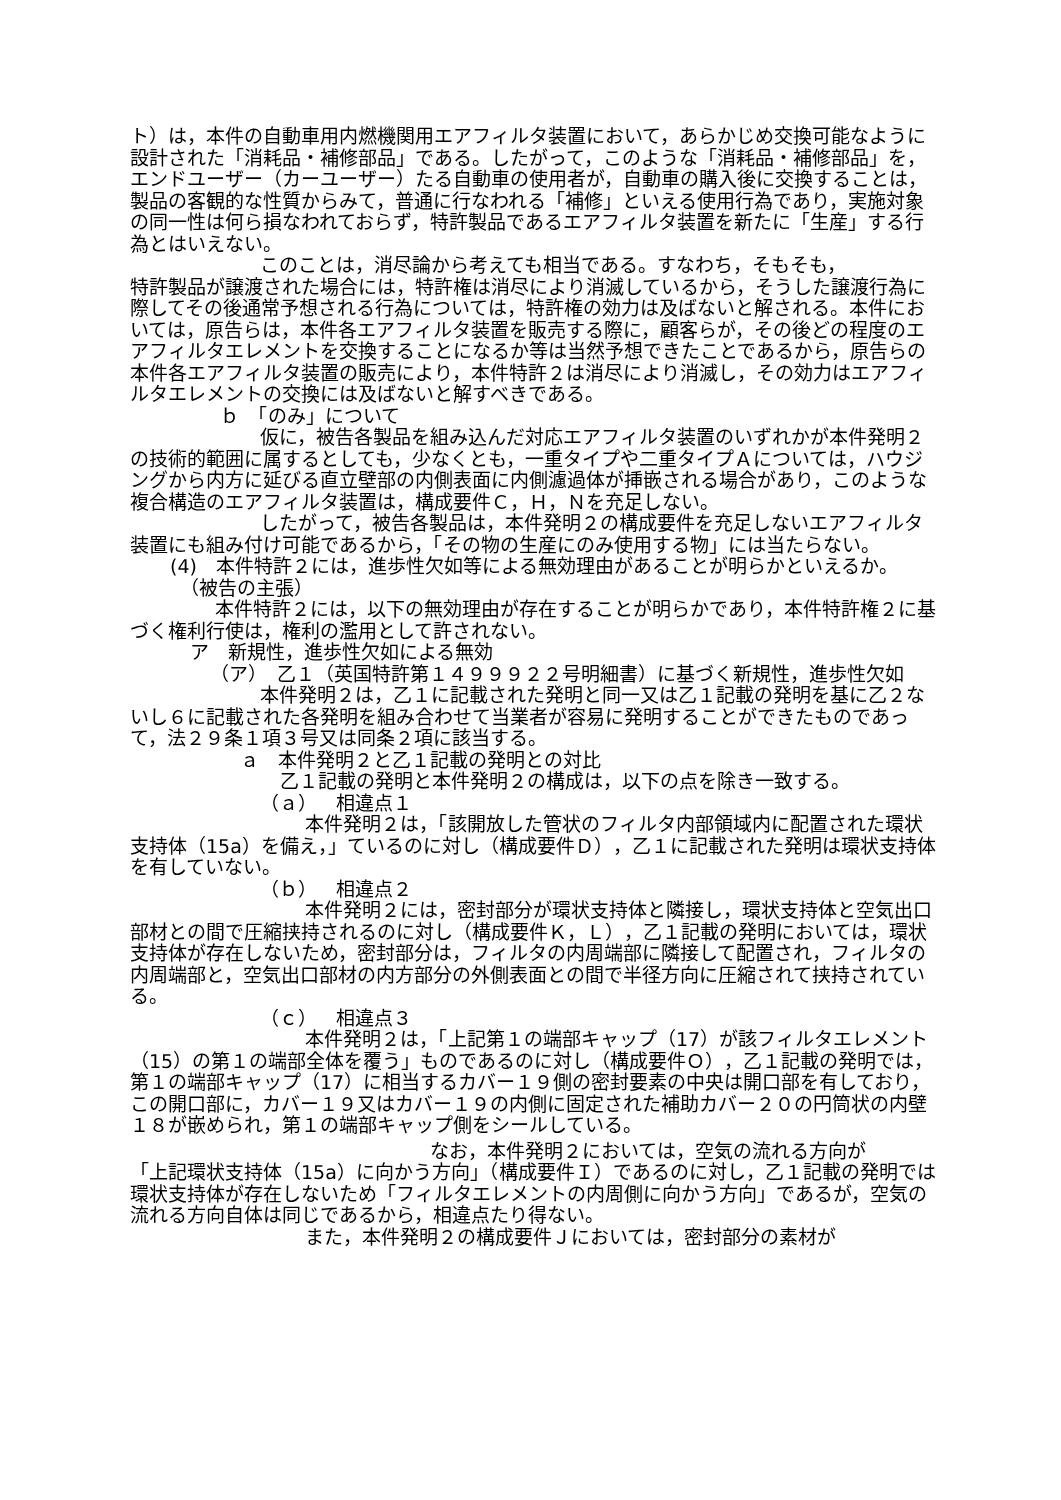ト）は，本件の自動車用内燃機関用エアフィルタ装置において，あらかじめ交換可能なように設計された「消耗品・補修部品」である。したがって，このような「消耗品・補修部品」を，エンドユーザー（カーユーザー）たる自動車の使用者が，自動車の購入後に交換することは，製品の客観的な性質からみて，普通に行なわれる「補修」といえる使用行為であり，実施対象の同一性は何ら損なわれておらず，特許製品であるエアフィルタ装置を新たに「生産」する行為とはいえない。
このことは，消尽論から考えても相当である。すなわち，そもそも，
特許製品が譲渡された場合には，特許権は消尽により消滅しているから，そうした譲渡行為に際してその後通常予想される行為については，特許権の効力は及ばないと解される。本件においては，原告らは，本件各エアフィルタ装置を販売する際に，顧客らが，その後どの程度のエアフィルタエレメントを交換することになるか等は当然予想できたことであるから，原告らの本件各エアフィルタ装置の販売により，本件特許２は消尽により消滅し，その効力はエアフィルタエレメントの交換には及ばないと解すべきである。
ｂ　「のみ」について
仮に，被告各製品を組み込んだ対応エアフィルタ装置のいずれかが本件発明２の技術的範囲に属するとしても，少なくとも，一重タイプや二重タイプＡについては，ハウジングから内方に延びる直立壁部の内側表面に内側濾過体が挿嵌される場合があり，このような複合構造のエアフィルタ装置は，構成要件Ｃ，Ｈ，Ｎを充足しない。
したがって，被告各製品は，本件発明２の構成要件を充足しないエアフィルタ装置にも組み付け可能であるから，「その物の生産にのみ使用する物」には当たらない。
(4)　本件特許２には，進歩性欠如等による無効理由があることが明らかといえるか。
（被告の主張）
本件特許２には，以下の無効理由が存在することが明らかであり，本件特許権２に基づく権利行使は，権利の濫用として許されない。
ア　新規性，進歩性欠如による無効
（ア）　乙１（英国特許第１４９９９２２号明細書）に基づく新規性，進歩性欠如
本件発明２は，乙１に記載された発明と同一又は乙１記載の発明を基に乙２ないし６に記載された各発明を組み合わせて当業者が容易に発明することができたものであって，法２９条１項３号又は同条２項に該当する。
ａ　本件発明２と乙１記載の発明との対比
乙１記載の発明と本件発明２の構成は，以下の点を除き一致する。
（ａ）　相違点１
本件発明２は，「該開放した管状のフィルタ内部領域内に配置された環状支持体（15a）を備え，」ているのに対し（構成要件Ｄ），乙１に記載された発明は環状支持体を有していない。
（ｂ）　相違点２
本件発明２には，密封部分が環状支持体と隣接し，環状支持体と空気出口部材との間で圧縮挟持されるのに対し（構成要件Ｋ，Ｌ），乙１記載の発明においては，環状支持体が存在しないため，密封部分は，フィルタの内周端部に隣接して配置され，フィルタの内周端部と，空気出口部材の内方部分の外側表面との間で半径方向に圧縮されて挟持されている。
（ｃ）　相違点３
本件発明２は，「上記第１の端部キャップ（17）が該フィルタエレメント（15）の第１の端部全体を覆う」ものであるのに対し（構成要件Ｏ），乙１記載の発明では，第１の端部キャップ（17）に相当するカバー１９側の密封要素の中央は開口部を有しており，この開口部に，カバー１９又はカバー１９の内側に固定された補助カバー２０の円筒状の内壁１８が嵌められ，第１の端部キャップ側をシールしている。
なお，本件発明２においては，空気の流れる方向が
「上記環状支持体（15a）に向かう方向」（構成要件Ｉ）であるのに対し，乙１記載の発明では環状支持体が存在しないため「フィルタエレメントの内周側に向かう方向」であるが，空気の流れる方向自体は同じであるから，相違点たり得ない。
また，本件発明２の構成要件Ｊにおいては，密封部分の素材が